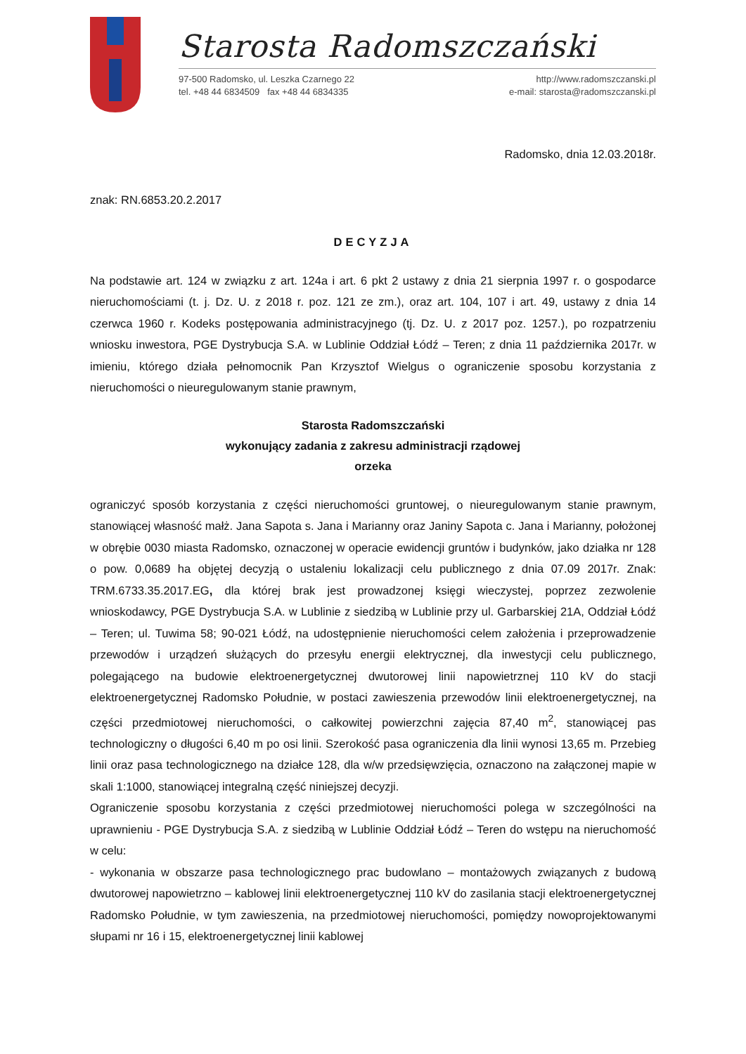Starosta Radomszczański
97-500 Radomsko, ul. Leszka Czarnego 22
tel. +48 44 6834509 fax +48 44 6834335
http://www.radomszczanski.pl
e-mail: starosta@radomszczanski.pl
Radomsko, dnia 12.03.2018r.
znak: RN.6853.20.2.2017
DECYZJA
Na podstawie art. 124 w związku z art. 124a i art. 6 pkt 2 ustawy z dnia 21 sierpnia 1997 r. o gospodarce nieruchomościami (t. j. Dz. U. z 2018 r. poz. 121 ze zm.), oraz art. 104, 107 i art. 49, ustawy z dnia 14 czerwca 1960 r. Kodeks postępowania administracyjnego (tj. Dz. U. z 2017 poz. 1257.), po rozpatrzeniu wniosku inwestora, PGE Dystrybucja S.A. w Lublinie Oddział Łódź – Teren; z dnia 11 października 2017r. w imieniu, którego działa pełnomocnik Pan Krzysztof Wielgus o ograniczenie sposobu korzystania z nieruchomości o nieuregulowanym stanie prawnym,
Starosta Radomszczański
wykonujący zadania z zakresu administracji rządowej
orzeka
ograniczyć sposób korzystania z części nieruchomości gruntowej, o nieuregulowanym stanie prawnym, stanowiącej własność małż. Jana Sapota s. Jana i Marianny oraz Janiny Sapota c. Jana i Marianny, położonej w obrębie 0030 miasta Radomsko, oznaczonej w operacie ewidencji gruntów i budynków, jako działka nr 128 o pow. 0,0689 ha objętej decyzją o ustaleniu lokalizacji celu publicznego z dnia 07.09 2017r. Znak: TRM.6733.35.2017.EG, dla której brak jest prowadzonej księgi wieczystej, poprzez zezwolenie wnioskodawcy, PGE Dystrybucja S.A. w Lublinie z siedzibą w Lublinie przy ul. Garbarskiej 21A, Oddział Łódź – Teren; ul. Tuwima 58; 90-021 Łódź, na udostępnienie nieruchomości celem założenia i przeprowadzenie przewodów i urządzeń służących do przesyłu energii elektrycznej, dla inwestycji celu publicznego, polegającego na budowie elektroenergetycznej dwutorowej linii napowietrznej 110 kV do stacji elektroenergetycznej Radomsko Południe, w postaci zawieszenia przewodów linii elektroenergetycznej, na części przedmiotowej nieruchomości, o całkowitej powierzchni zajęcia 87,40 m<sup>2</sup>, stanowiącej pas technologiczny o długości 6,40 m po osi linii. Szerokość pasa ograniczenia dla linii wynosi 13,65 m. Przebieg linii oraz pasa technologicznego na działce 128, dla w/w przedsięwzięcia, oznaczono na załączonej mapie w skali 1:1000, stanowiącej integralną część niniejszej decyzji.
Ograniczenie sposobu korzystania z części przedmiotowej nieruchomości polega w szczególności na uprawnieniu - PGE Dystrybucja S.A. z siedzibą w Lublinie Oddział Łódź – Teren do wstępu na nieruchomość w celu:
- wykonania w obszarze pasa technologicznego prac budowlano – montażowych związanych z budową dwutorowej napowietrzno – kablowej linii elektroenergetycznej 110 kV do zasilania stacji elektroenergetycznej Radomsko Południe, w tym zawieszenia, na przedmiotowej nieruchomości, pomiędzy nowoprojektowanymi słupami nr 16 i 15, elektroenergetycznej linii kablowej